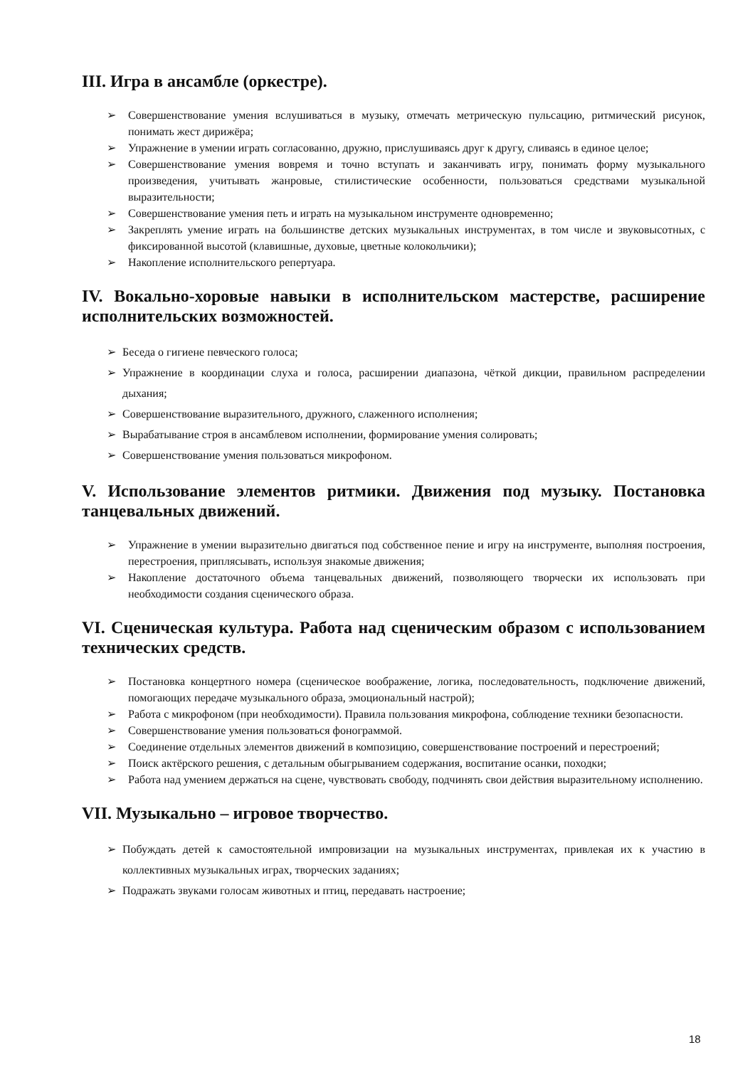III. Игра в ансамбле (оркестре).
➢ Совершенствование умения вслушиваться в музыку, отмечать метрическую пульсацию, ритмический рисунок, понимать жест дирижёра;
➢ Упражнение в умении играть согласованно, дружно, прислушиваясь друг к другу, сливаясь в единое целое;
➢ Совершенствование умения вовремя и точно вступать и заканчивать игру, понимать форму музыкального произведения, учитывать жанровые, стилистические особенности, пользоваться средствами музыкальной выразительности;
➢ Совершенствование умения петь и играть на музыкальном инструменте одновременно;
➢ Закреплять умение играть на большинстве детских музыкальных инструментах, в том числе и звуковысотных, с фиксированной высотой (клавишные, духовые, цветные колокольчики);
➢ Накопление исполнительского репертуара.
IV. Вокально-хоровые навыки в исполнительском мастерстве, расширение исполнительских возможностей.
➢ Беседа о гигиене певческого голоса;
➢ Упражнение в координации слуха и голоса, расширении диапазона, чёткой дикции, правильном распределении дыхания;
➢ Совершенствование выразительного, дружного, слаженного исполнения;
➢ Вырабатывание строя в ансамблевом исполнении, формирование умения солировать;
➢ Совершенствование умения пользоваться микрофоном.
V. Использование элементов ритмики. Движения под музыку. Постановка танцевальных движений.
➢ Упражнение в умении выразительно двигаться под собственное пение и игру на инструменте, выполняя построения, перестроения, приплясывать, используя знакомые движения;
➢ Накопление достаточного объема танцевальных движений, позволяющего творчески их использовать при необходимости создания сценического образа.
VI. Сценическая культура. Работа над сценическим образом с использованием технических средств.
➢ Постановка концертного номера (сценическое воображение, логика, последовательность, подключение движений, помогающих передаче музыкального образа, эмоциональный настрой);
➢ Работа с микрофоном (при необходимости). Правила пользования микрофона, соблюдение техники безопасности.
➢ Совершенствование умения пользоваться фонограммой.
➢ Соединение отдельных элементов движений в композицию, совершенствование построений и перестроений;
➢ Поиск актёрского решения, с детальным обыгрыванием содержания, воспитание осанки, походки;
➢ Работа над умением держаться на сцене, чувствовать свободу, подчинять свои действия выразительному исполнению.
VII. Музыкально – игровое творчество.
➢ Побуждать детей к самостоятельной импровизации на музыкальных инструментах, привлекая их к участию в коллективных музыкальных играх, творческих заданиях;
➢ Подражать звуками голосам животных и птиц, передавать настроение;
18